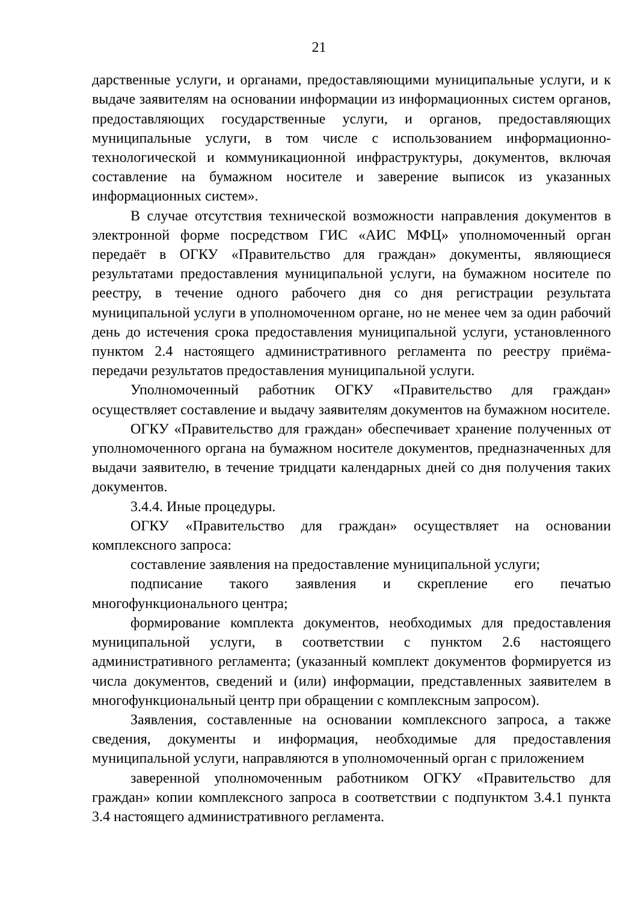21
дарственные услуги, и органами, предоставляющими муниципальные услуги, и к выдаче заявителям на основании информации из информационных систем органов, предоставляющих государственные услуги, и органов, предоставляющих муниципальные услуги, в том числе с использованием информационно-технологической и коммуникационной инфраструктуры, документов, включая составление на бумажном носителе и заверение выписок из указанных информационных систем».
В случае отсутствия технической возможности направления документов в электронной форме посредством ГИС «АИС МФЦ» уполномоченный орган передаёт в ОГКУ «Правительство для граждан» документы, являющиеся результатами предоставления муниципальной услуги, на бумажном носителе по реестру, в течение одного рабочего дня со дня регистрации результата муниципальной услуги в уполномоченном органе, но не менее чем за один рабочий день до истечения срока предоставления муниципальной услуги, установленного пунктом 2.4 настоящего административного регламента по реестру приёма-передачи результатов предоставления муниципальной услуги.
Уполномоченный работник ОГКУ «Правительство для граждан» осуществляет составление и выдачу заявителям документов на бумажном носителе.
ОГКУ «Правительство для граждан» обеспечивает хранение полученных от уполномоченного органа на бумажном носителе документов, предназначенных для выдачи заявителю, в течение тридцати календарных дней со дня получения таких документов.
3.4.4. Иные процедуры.
ОГКУ «Правительство для граждан» осуществляет на основании комплексного запроса:
составление заявления на предоставление муниципальной услуги;
подписание такого заявления и скрепление его печатью многофункционального центра;
формирование комплекта документов, необходимых для предоставления муниципальной услуги, в соответствии с пунктом 2.6 настоящего административного регламента; (указанный комплект документов формируется из числа документов, сведений и (или) информации, представленных заявителем в многофункциональный центр при обращении с комплексным запросом).
Заявления, составленные на основании комплексного запроса, а также сведения, документы и информация, необходимые для предоставления муниципальной услуги, направляются в уполномоченный орган с приложением
заверенной уполномоченным работником ОГКУ «Правительство для граждан» копии комплексного запроса в соответствии с подпунктом 3.4.1 пункта 3.4 настоящего административного регламента.